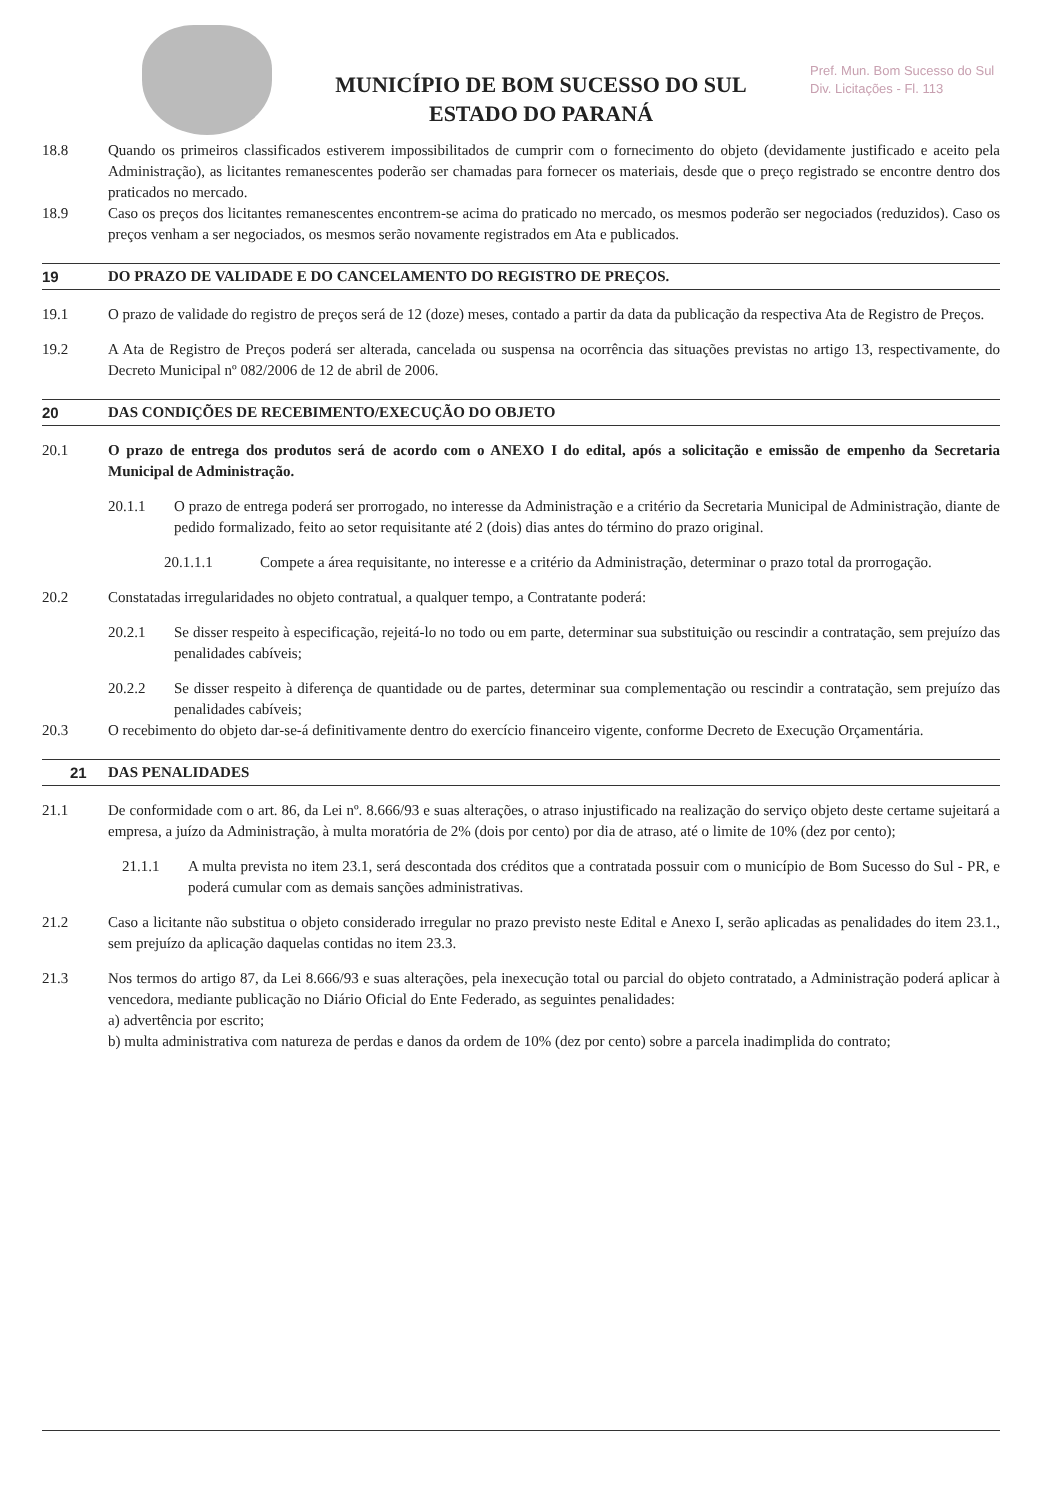MUNICÍPIO DE BOM SUCESSO DO SUL
ESTADO DO PARANÁ
Pref. Mun. Bom Sucesso do Sul
Div. Licitações - Fl. 113
18.8 Quando os primeiros classificados estiverem impossibilitados de cumprir com o fornecimento do objeto (devidamente justificado e aceito pela Administração), as licitantes remanescentes poderão ser chamadas para fornecer os materiais, desde que o preço registrado se encontre dentro dos praticados no mercado.
18.9 Caso os preços dos licitantes remanescentes encontrem-se acima do praticado no mercado, os mesmos poderão ser negociados (reduzidos). Caso os preços venham a ser negociados, os mesmos serão novamente registrados em Ata e publicados.
19 DO PRAZO DE VALIDADE E DO CANCELAMENTO DO REGISTRO DE PREÇOS.
19.1 O prazo de validade do registro de preços será de 12 (doze) meses, contado a partir da data da publicação da respectiva Ata de Registro de Preços.
19.2 A Ata de Registro de Preços poderá ser alterada, cancelada ou suspensa na ocorrência das situações previstas no artigo 13, respectivamente, do Decreto Municipal nº 082/2006 de 12 de abril de 2006.
20 DAS CONDIÇÕES DE RECEBIMENTO/EXECUÇÃO DO OBJETO
20.1 O prazo de entrega dos produtos será de acordo com o ANEXO I do edital, após a solicitação e emissão de empenho da Secretaria Municipal de Administração.
20.1.1 O prazo de entrega poderá ser prorrogado, no interesse da Administração e a critério da Secretaria Municipal de Administração, diante de pedido formalizado, feito ao setor requisitante até 2 (dois) dias antes do término do prazo original.
20.1.1.1 Compete a área requisitante, no interesse e a critério da Administração, determinar o prazo total da prorrogação.
20.2 Constatadas irregularidades no objeto contratual, a qualquer tempo, a Contratante poderá:
20.2.1 Se disser respeito à especificação, rejeitá-lo no todo ou em parte, determinar sua substituição ou rescindir a contratação, sem prejuízo das penalidades cabíveis;
20.2.2 Se disser respeito à diferença de quantidade ou de partes, determinar sua complementação ou rescindir a contratação, sem prejuízo das penalidades cabíveis;
20.3 O recebimento do objeto dar-se-á definitivamente dentro do exercício financeiro vigente, conforme Decreto de Execução Orçamentária.
21 DAS PENALIDADES
21.1 De conformidade com o art. 86, da Lei nº. 8.666/93 e suas alterações, o atraso injustificado na realização do serviço objeto deste certame sujeitará a empresa, a juízo da Administração, à multa moratória de 2% (dois por cento) por dia de atraso, até o limite de 10% (dez por cento);
21.1.1 A multa prevista no item 23.1, será descontada dos créditos que a contratada possuir com o município de Bom Sucesso do Sul - PR, e poderá cumular com as demais sanções administrativas.
21.2 Caso a licitante não substitua o objeto considerado irregular no prazo previsto neste Edital e Anexo I, serão aplicadas as penalidades do item 23.1., sem prejuízo da aplicação daquelas contidas no item 23.3.
21.3 Nos termos do artigo 87, da Lei 8.666/93 e suas alterações, pela inexecução total ou parcial do objeto contratado, a Administração poderá aplicar à vencedora, mediante publicação no Diário Oficial do Ente Federado, as seguintes penalidades:
a) advertência por escrito;
b) multa administrativa com natureza de perdas e danos da ordem de 10% (dez por cento) sobre a parcela inadimplida do contrato;